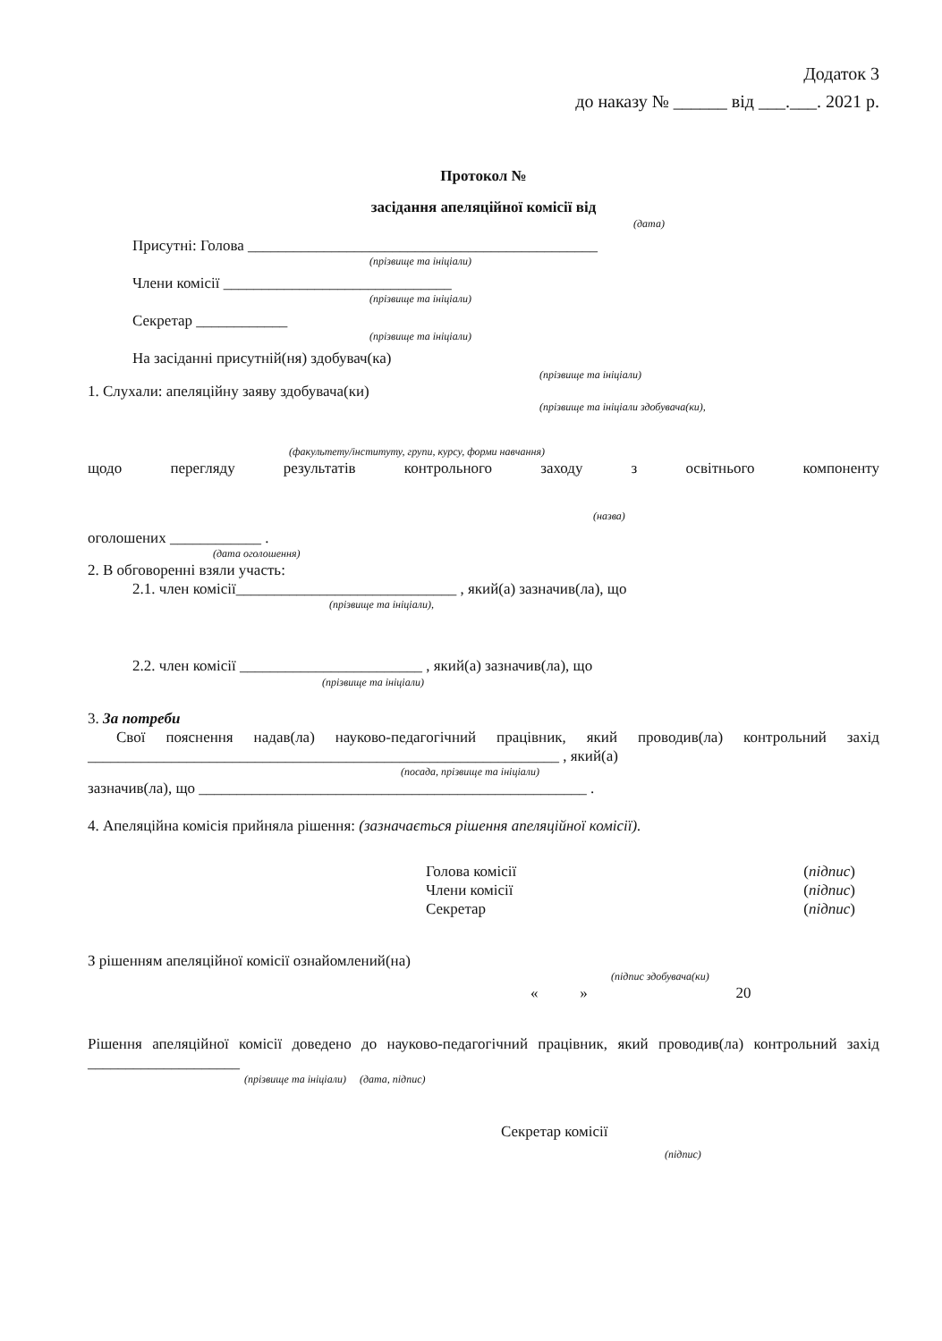Додаток 3
до наказу № ______ від ___.___. 2021 р.
Протокол №
засідання апеляційної комісії від
(дата)
Присутні: Голова ______________________________________________
(прізвище та ініціали)
Члени комісії ______________________________
(прізвище та ініціали)
Секретар ____________
(прізвище та ініціали)
На засіданні присутній(ня) здобувач(ка)
(прізвище та ініціали)
1. Слухали: апеляційну заяву здобувача(ки)
(прізвище та ініціали здобувача(ки),
(факультету/інституту, групи, курсу, форми навчання)
щодо перегляду результатів контрольного заходу з освітнього компоненту
(назва)
оголошених ____________ .
(дата оголошення)
2. В обговоренні взяли участь:
2.1. член комісії_____________________________ , який(а) зазначив(ла), що
(прізвище та ініціали),
2.2. член комісії ________________________ , який(а) зазначив(ла), що
(прізвище та ініціали)
3. За потреби
Свої пояснення надав(ла) науково-педагогічний працівник, який проводив(ла) контрольний захід ______________________________________________________________ , який(а)
(посада, прізвище та ініціали)
зазначив(ла), що ___________________________________________________ .
4. Апеляційна комісія прийняла рішення: (зазначається рішення апеляційної комісії).
Голова комісії (підпис)
Члени комісії (підпис)
Секретар (підпис)
З рішенням апеляційної комісії ознайомлений(на)
(підпис здобувача(ки)
« » 20
Рішення апеляційної комісії доведено до науково-педагогічний працівник, який проводив(ла) контрольний захід ____________________
(прізвище та ініціали) (дата, підпис)
Секретар комісії
(підпис)